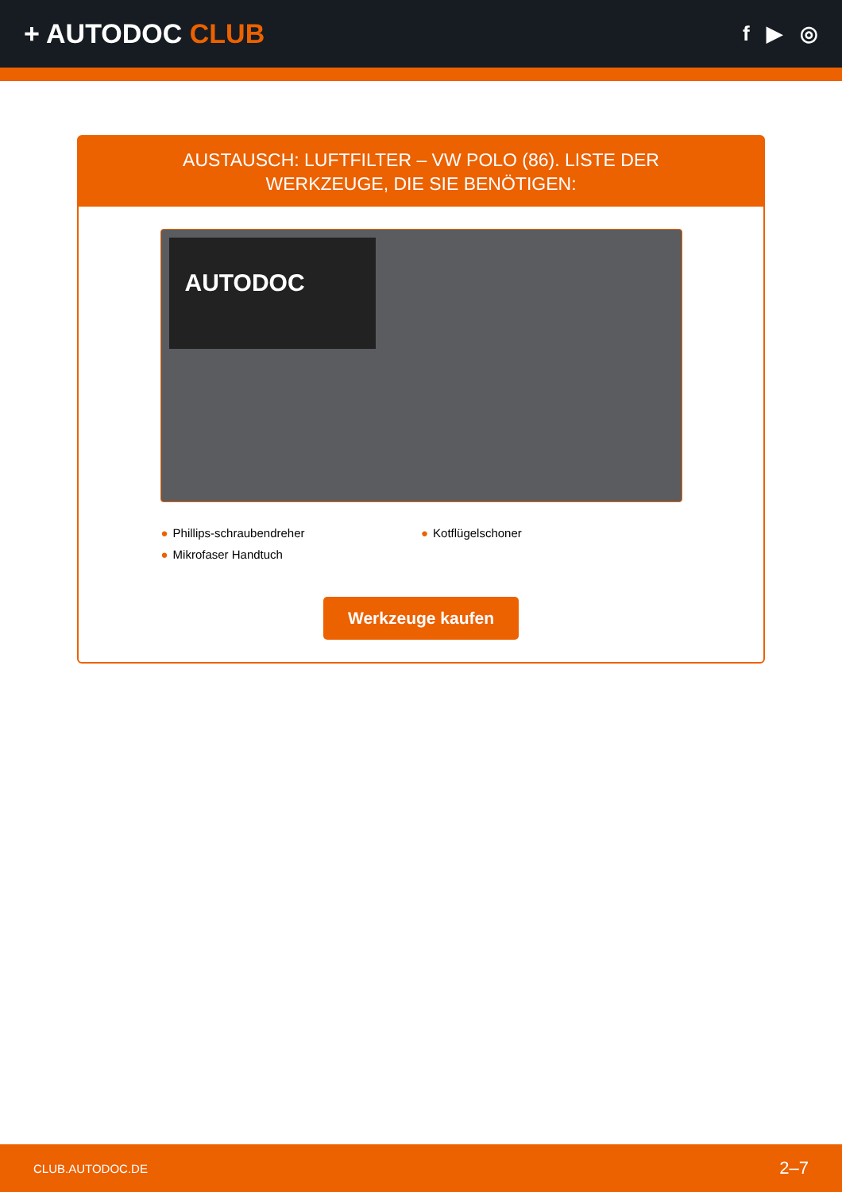+ AUTODOC CLUB
f ▶ ◎
AUSTAUSCH: LUFTFILTER – VW POLO (86). LISTE DER
WERKZEUGE, DIE SIE BENÖTIGEN:
AUTODOC
● Phillips-schraubendreher
● Kotflügelschoner
● Mikrofaser Handtuch
Werkzeuge kaufen
CLUB.AUTODOC.DE 2–7